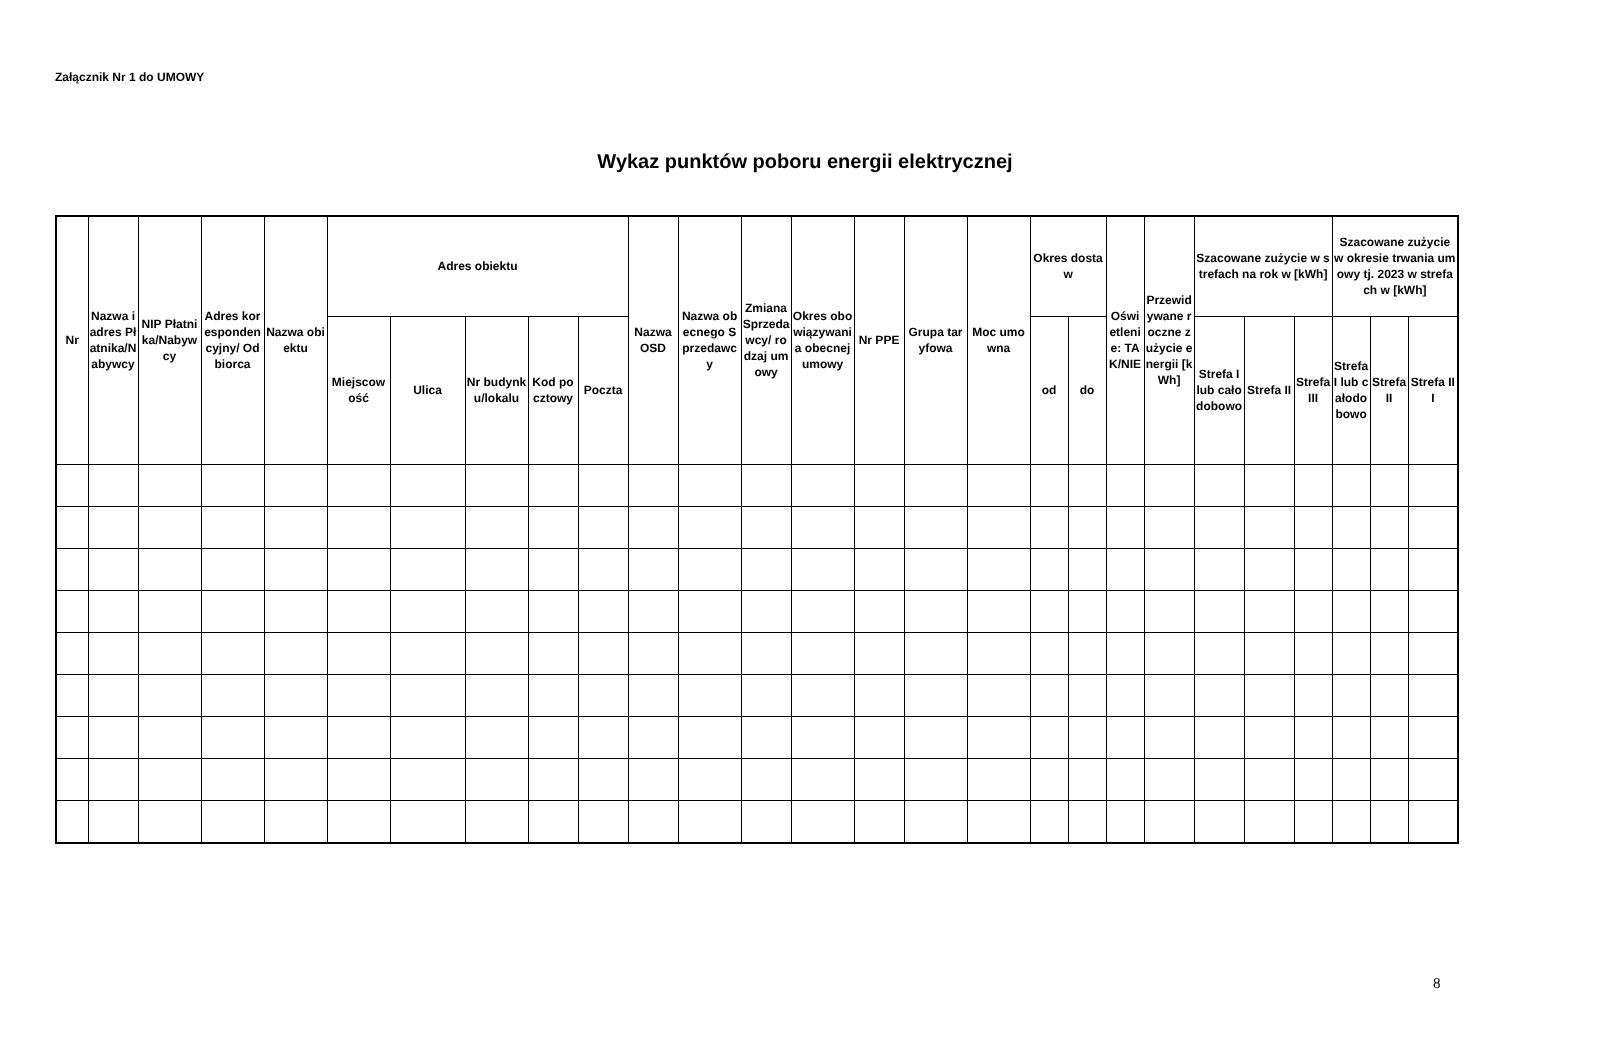Załącznik Nr 1 do UMOWY
Wykaz punktów poboru energii elektrycznej
| Nr | Nazwa i adres Płatnika/Nabywcy | NIP Płatnika/Nabywcy | Adres korespondencyjny/ Odbiorca | Nazwa obiektu | Adres obiektu | | | | | Nazwa OSD | Nazwa obecnego Sprzedawcy | Zmiana Sprzedawcy/ rodzaj umowy | Okres obowiązywania obecnej umowy | Nr PPE | Grupa taryfowa | Moc umowna | Okres dostaw | | Oświetlenie: TAK/NIE | Przewidywane roczne zużycie energii [kWh] | Szacowane zużycie w strefach na rok w [kWh] | | | Szacowane zużycie w okresie trwania umowy tj. 2023 w strefach w [kWh] | | |
| --- | --- | --- | --- | --- | --- | --- | --- | --- | --- | --- | --- | --- | --- | --- | --- | --- | --- | --- | --- | --- | --- | --- | --- | --- | --- | --- |
| | | | | | Miejscowość | Ulica | Nr budynku/lokalu | Kod pocztowy | Poczta | | | | | | | | od | do | | | Strefa I lub całodobowo | Strefa II | Strefa III | Strefa I lub całodobowo | Strefa II | Strefa III |
8